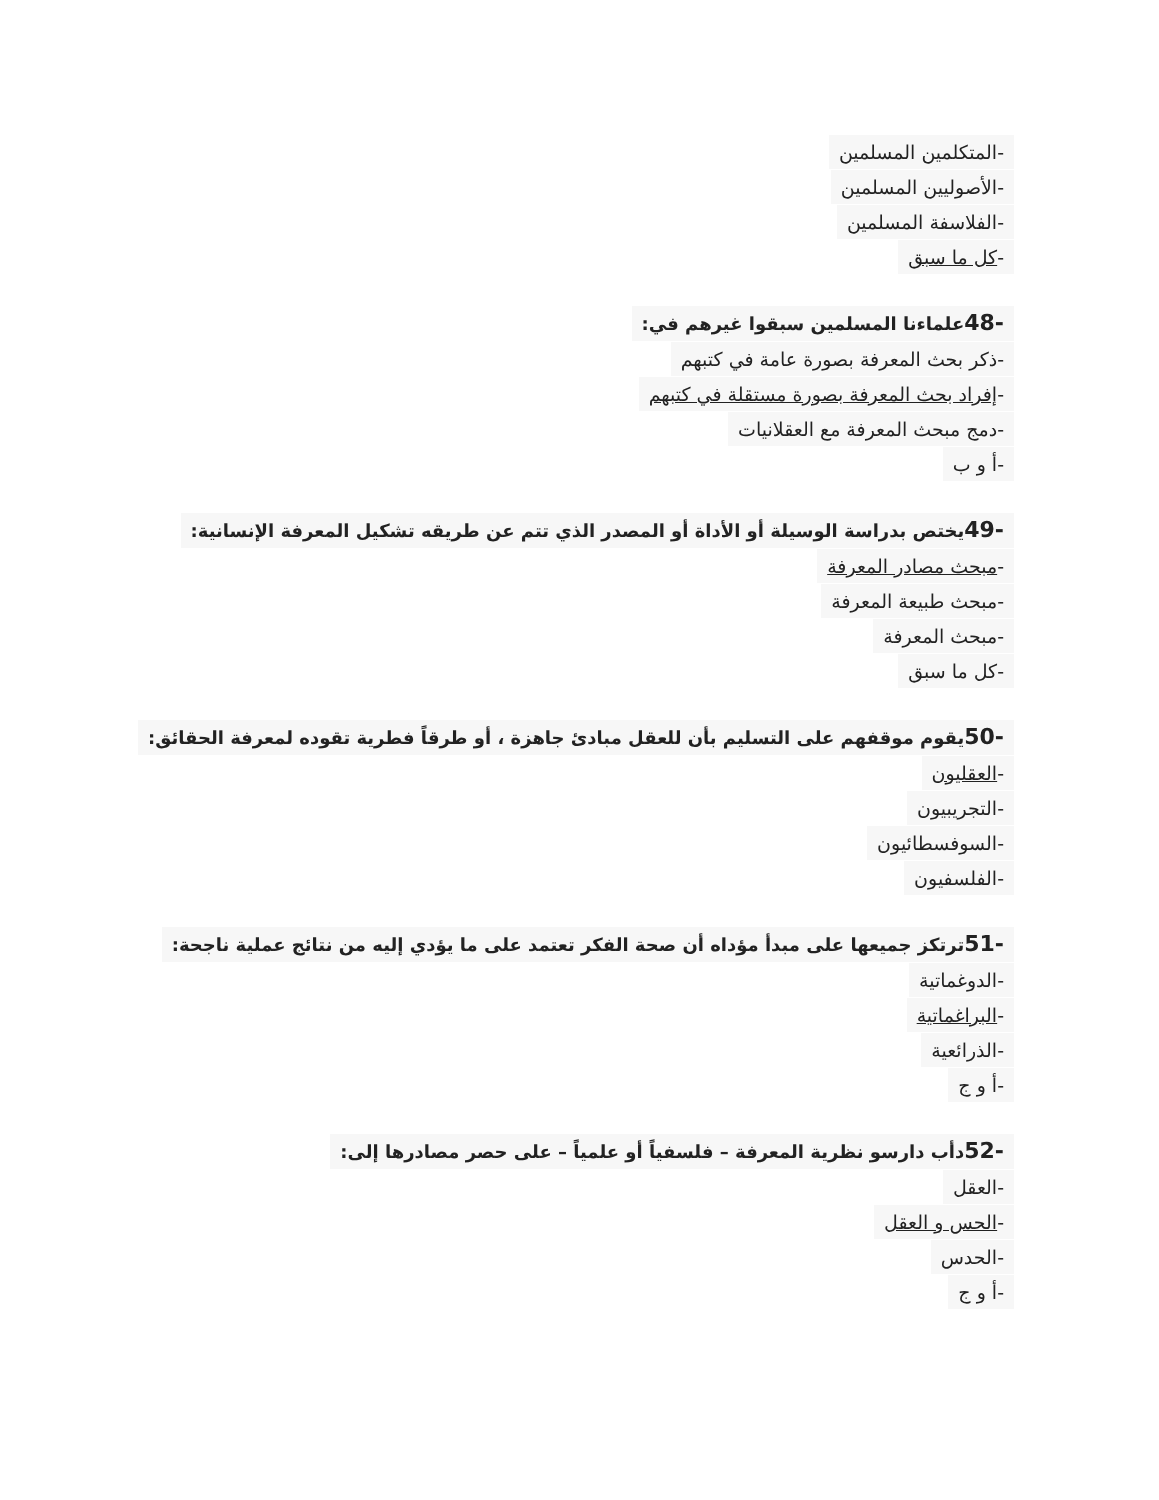-المتكلمين المسلمين
-الأصوليين المسلمين
-الفلاسفة المسلمين
-كل ما سبق
-48علماءنا المسلمين سبقوا غيرهم في:
-ذكر بحث المعرفة بصورة عامة في كتبهم
-إفراد بحث المعرفة بصورة مستقلة في كتبهم
-دمج مبحث المعرفة مع العقلانيات
-أ و ب
-49يختص بدراسة الوسيلة أو الأداة أو المصدر الذي تتم عن طريقه تشكيل المعرفة الإنسانية:
-مبحث مصادر المعرفة
-مبحث طبيعة المعرفة
-مبحث المعرفة
-كل ما سبق
-50يقوم موقفهم على التسليم بأن للعقل مبادئ جاهزة ، أو طرقاً فطرية تقوده لمعرفة الحقائق:
-العقليون
-التجريبيون
-السوفسطائيون
-الفلسفيون
-51ترتكز جميعها على مبدأ مؤداه أن صحة الفكر تعتمد على ما يؤدي إليه من نتائج عملية ناجحة:
-الدوغماتية
-البراغماتية
-الذرائعية
-أ و ج
-52دأب دارسو نظرية المعرفة – فلسفياً أو علمياً – على حصر مصادرها إلى:
-العقل
-الحس و العقل
-الحدس
-أ و ج